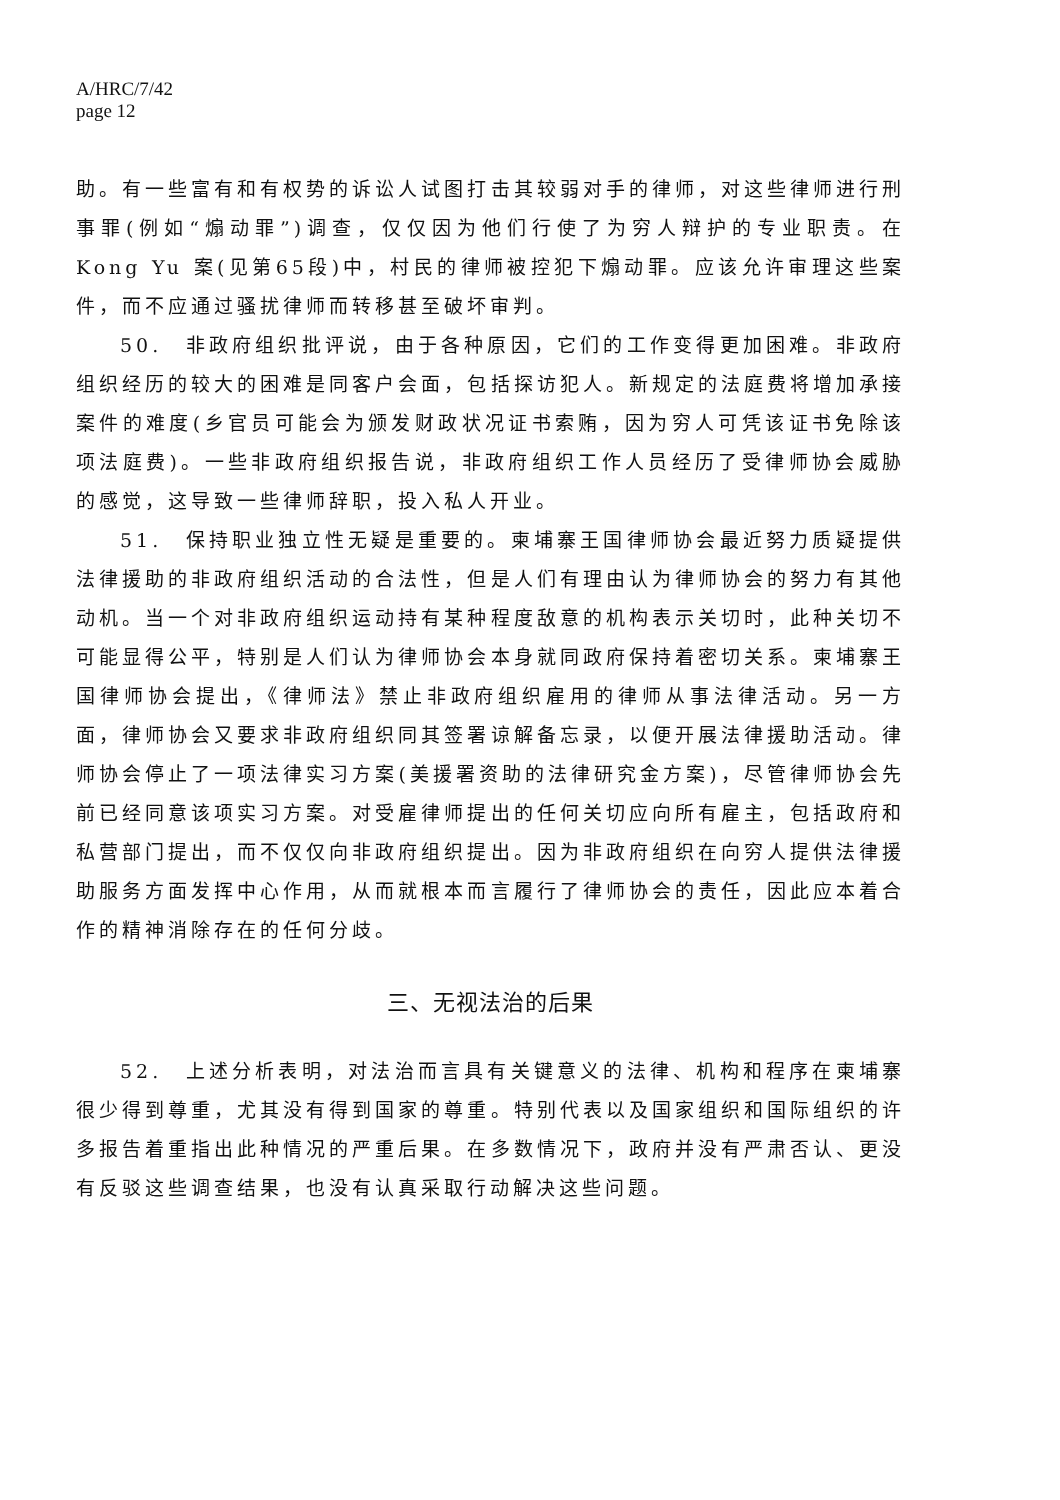A/HRC/7/42
page 12
助。有一些富有和有权势的诉讼人试图打击其较弱对手的律师，对这些律师进行刑事罪(例如“煽动罪”)调查，仅仅因为他们行使了为穷人辩护的专业职责。在 Kong Yu 案(见第65段)中，村民的律师被控犯下煽动罪。应该允许审理这些案件，而不应通过骚扰律师而转移甚至破坏审判。
50.　非政府组织批评说，由于各种原因，它们的工作变得更加困难。非政府组织经历的较大的困难是同客户会面，包括探访犯人。新规定的法庭费将增加承接案件的难度(乡官员可能会为颁发财政状况证书索贿，因为穷人可凭该证书免除该项法庭费)。一些非政府组织报告说，非政府组织工作人员经历了受律师协会威胁的感觉，这导致一些律师辞职，投入私人开业。
51.　保持职业独立性无疑是重要的。柬埔寨王国律师协会最近努力质疑提供法律援助的非政府组织活动的合法性，但是人们有理由认为律师协会的努力有其他动机。当一个对非政府组织运动持有某种程度敌意的机构表示关切时，此种关切不可能显得公平，特别是人们认为律师协会本身就同政府保持着密切关系。柬埔寨王国律师协会提出，《律师法》禁止非政府组织雇用的律师从事法律活动。另一方面，律师协会又要求非政府组织同其签署谅解备忘录，以便开展法律援助活动。律师协会停止了一项法律实习方案(美援署资助的法律研究金方案)，尽管律师协会先前已经同意该项实习方案。对受雇律师提出的任何关切应向所有雇主，包括政府和私营部门提出，而不仅仅向非政府组织提出。因为非政府组织在向穷人提供法律援助服务方面发挥中心作用，从而就根本而言履行了律师协会的责任，因此应本着合作的精神消除存在的任何分歧。
三、无视法治的后果
52.　上述分析表明，对法治而言具有关键意义的法律、机构和程序在柬埔寨很少得到尊重，尤其没有得到国家的尊重。特别代表以及国家组织和国际组织的许多报告着重指出此种情况的严重后果。在多数情况下，政府并没有严肃否认、更没有反驳这些调查结果，也没有认真采取行动解决这些问题。